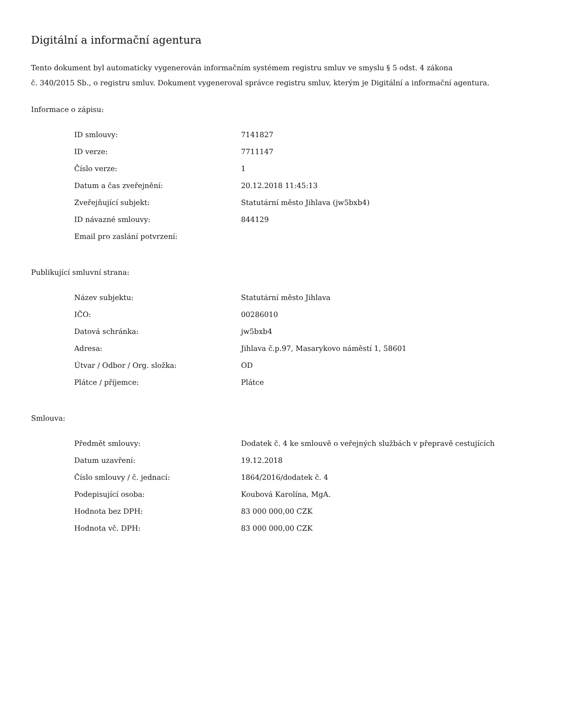Digitální a informační agentura
Tento dokument byl automaticky vygenerován informačním systémem registru smluv ve smyslu § 5 odst. 4 zákona
č. 340/2015 Sb., o registru smluv. Dokument vygeneroval správce registru smluv, kterým je Digitální a informační agentura.
Informace o zápisu:
| ID smlouvy: | 7141827 |
| ID verze: | 7711147 |
| Číslo verze: | 1 |
| Datum a čas zveřejnění: | 20.12.2018 11:45:13 |
| Zveřejňující subjekt: | Statutární město Jihlava (jw5bxb4) |
| ID návazné smlouvy: | 844129 |
| Email pro zaslání potvrzení: | |
Publikující smluvní strana:
| Název subjektu: | Statutární město Jihlava |
| IČO: | 00286010 |
| Datová schránka: | jw5bxb4 |
| Adresa: | Jihlava č.p.97, Masarykovo náměstí 1, 58601 |
| Útvar / Odbor / Org. složka: | OD |
| Plátce / příjemce: | Plátce |
Smlouva:
| Předmět smlouvy: | Dodatek č. 4 ke smlouvě o veřejných službách v přepravě cestujících |
| Datum uzavření: | 19.12.2018 |
| Číslo smlouvy / č. jednací: | 1864/2016/dodatek č. 4 |
| Podepisující osoba: | Koubová Karolína, MgA. |
| Hodnota bez DPH: | 83 000 000,00 CZK |
| Hodnota vč. DPH: | 83 000 000,00 CZK |